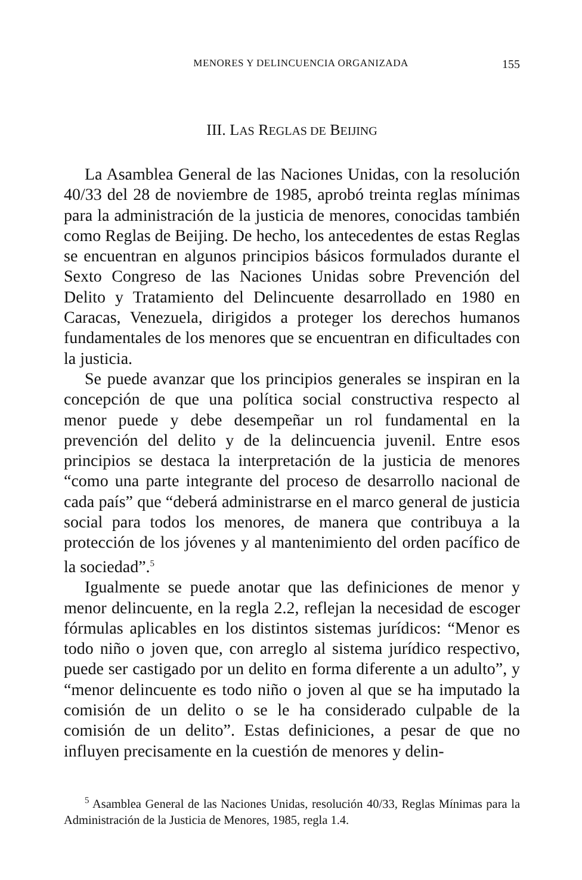MENORES Y DELINCUENCIA ORGANIZADA 155
III. LAS REGLAS DE BEIJING
La Asamblea General de las Naciones Unidas, con la resolución 40/33 del 28 de noviembre de 1985, aprobó treinta reglas mínimas para la administración de la justicia de menores, conocidas también como Reglas de Beijing. De hecho, los antecedentes de estas Reglas se encuentran en algunos principios básicos formulados durante el Sexto Congreso de las Naciones Unidas sobre Prevención del Delito y Tratamiento del Delincuente desarrollado en 1980 en Caracas, Venezuela, dirigidos a proteger los derechos humanos fundamentales de los menores que se encuentran en dificultades con la justicia.
Se puede avanzar que los principios generales se inspiran en la concepción de que una política social constructiva respecto al menor puede y debe desempeñar un rol fundamental en la prevención del delito y de la delincuencia juvenil. Entre esos principios se destaca la interpretación de la justicia de menores “como una parte integrante del proceso de desarrollo nacional de cada país” que “deberá administrarse en el marco general de justicia social para todos los menores, de manera que contribuya a la protección de los jóvenes y al mantenimiento del orden pacífico de la sociedad”.<sup>5</sup>
Igualmente se puede anotar que las definiciones de menor y menor delincuente, en la regla 2.2, reflejan la necesidad de escoger fórmulas aplicables en los distintos sistemas jurídicos: “Menor es todo niño o joven que, con arreglo al sistema jurídico respectivo, puede ser castigado por un delito en forma diferente a un adulto”, y “menor delincuente es todo niño o joven al que se ha imputado la comisión de un delito o se le ha considerado culpable de la comisión de un delito”. Estas definiciones, a pesar de que no influyen precisamente en la cuestión de menores y delin-
<sup>5</sup> Asamblea General de las Naciones Unidas, resolución 40/33, Reglas Mínimas para la Administración de la Justicia de Menores, 1985, regla 1.4.